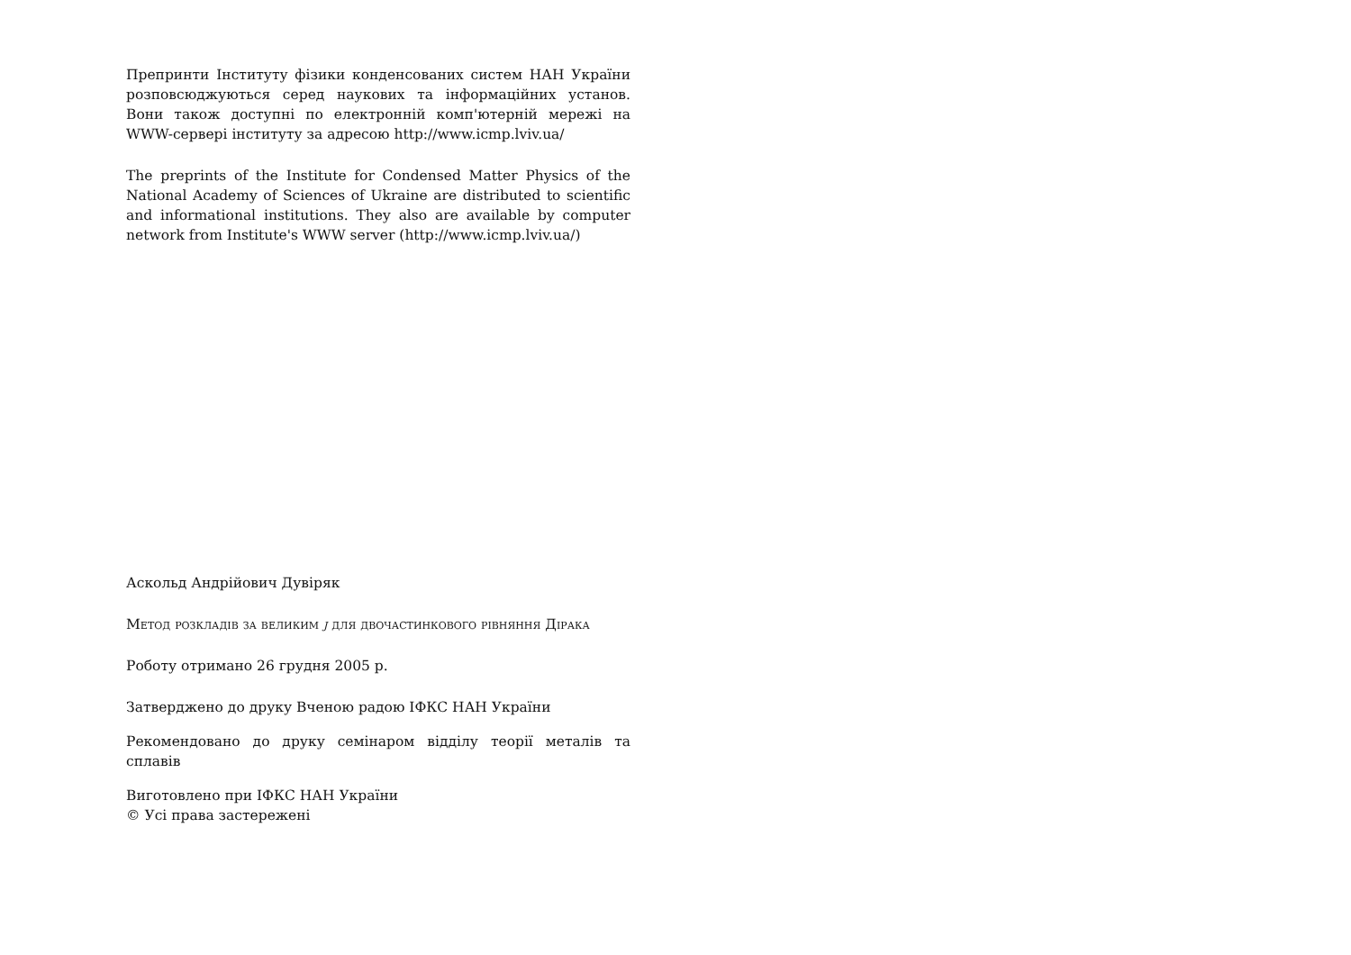Препринти Інституту фізики конденсованих систем НАН України розповсюджуються серед наукових та інформаційних установ. Вони також доступні по електронній комп'ютерній мережі на WWW-сервері інституту за адресою http://www.icmp.lviv.ua/
The preprints of the Institute for Condensed Matter Physics of the National Academy of Sciences of Ukraine are distributed to scientific and informational institutions. They also are available by computer network from Institute's WWW server (http://www.icmp.lviv.ua/)
Аскольд Андрійович Дувіряк
Метод розкладів за великим j для двочастинкового рівняння Дірака
Роботу отримано 26 грудня 2005 р.
Затверджено до друку Вченою радою ІФКС НАН України
Рекомендовано до друку семінаром відділу теорії металів та сплавів
Виготовлено при ІФКС НАН України
© Усі права застережені